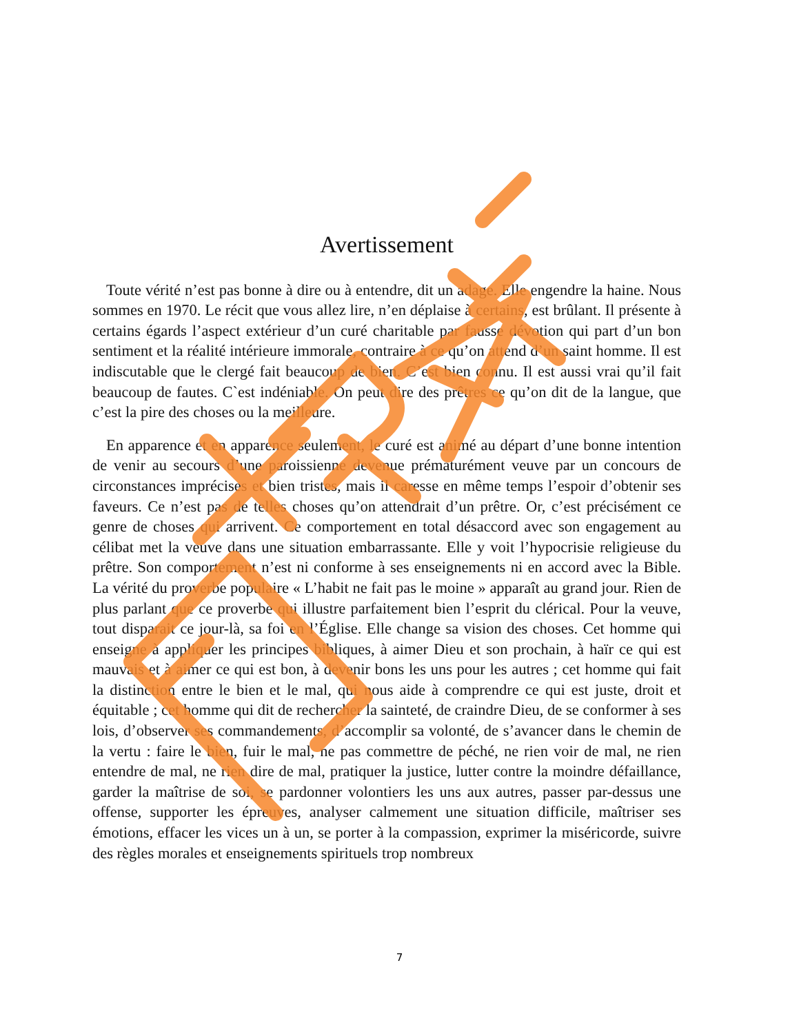Avertissement
Toute vérité n’est pas bonne à dire ou à entendre, dit un adage. Elle engendre la haine. Nous sommes en 1970. Le récit que vous allez lire, n’en déplaise à certains, est brûlant. Il présente à certains égards l’aspect extérieur d’un curé charitable par fausse dévotion qui part d’un bon sentiment et la réalité intérieure immorale, contraire à ce qu’on attend d’un saint homme. Il est indiscutable que le clergé fait beaucoup de bien. C’est bien connu. Il est aussi vrai qu’il fait beaucoup de fautes. C`est indéniable. On peut dire des prêtres ce qu’on dit de la langue, que c’est la pire des choses ou la meilleure.
En apparence et en apparence seulement, le curé est animé au départ d’une bonne intention de venir au secours d’une paroissienne devenue prématurément veuve par un concours de circonstances imprécises et bien tristes, mais il caresse en même temps l’espoir d’obtenir ses faveurs. Ce n’est pas de telles choses qu’on attendrait d’un prêtre. Or, c’est précisément ce genre de choses qui arrivent. Ce comportement en total désaccord avec son engagement au célibat met la veuve dans une situation embarrassante. Elle y voit l’hypocrisie religieuse du prêtre. Son comportement n’est ni conforme à ses enseignements ni en accord avec la Bible. La vérité du proverbe populaire « L’habit ne fait pas le moine » apparaît au grand jour. Rien de plus parlant que ce proverbe qui illustre parfaitement bien l’esprit du clérical. Pour la veuve, tout disparait ce jour-là, sa foi en l’Église. Elle change sa vision des choses. Cet homme qui enseigne à appliquer les principes bibliques, à aimer Dieu et son prochain, à haïr ce qui est mauvais et à aimer ce qui est bon, à devenir bons les uns pour les autres ; cet homme qui fait la distinction entre le bien et le mal, qui nous aide à comprendre ce qui est juste, droit et équitable ; cet homme qui dit de rechercher la sainteté, de craindre Dieu, de se conformer à ses lois, d’observer ses commandements, d’accomplir sa volonté, de s’avancer dans le chemin de la vertu : faire le bien, fuir le mal, ne pas commettre de péché, ne rien voir de mal, ne rien entendre de mal, ne rien dire de mal, pratiquer la justice, lutter contre la moindre défaillance, garder la maîtrise de soi, se pardonner volontiers les uns aux autres, passer par-dessus une offense, supporter les épreuves, analyser calmement une situation difficile, maîtriser ses émotions, effacer les vices un à un, se porter à la compassion, exprimer la miséricorde, suivre des règles morales et enseignements spirituels trop nombreux
7